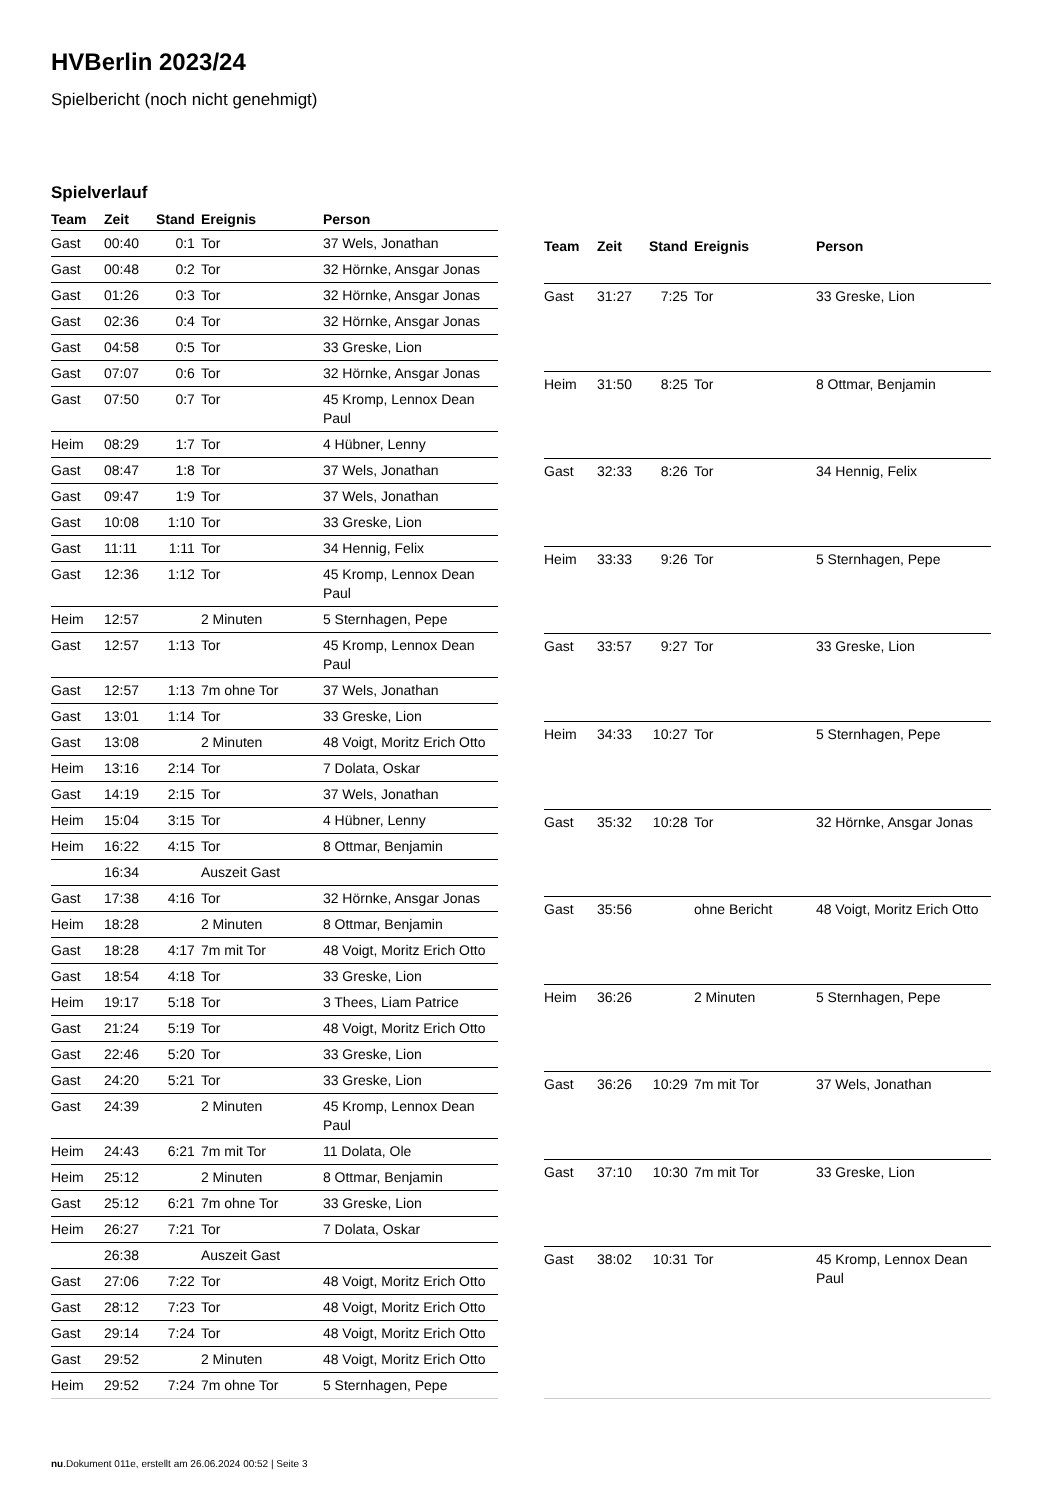HVBerlin 2023/24
Spielbericht (noch nicht genehmigt)
Spielverlauf
| Team | Zeit | Stand | Ereignis | Person |
| --- | --- | --- | --- | --- |
| Gast | 00:40 | 0:1 | Tor | 37 Wels, Jonathan |
| Gast | 00:48 | 0:2 | Tor | 32 Hörnke, Ansgar Jonas |
| Gast | 01:26 | 0:3 | Tor | 32 Hörnke, Ansgar Jonas |
| Gast | 02:36 | 0:4 | Tor | 32 Hörnke, Ansgar Jonas |
| Gast | 04:58 | 0:5 | Tor | 33 Greske, Lion |
| Gast | 07:07 | 0:6 | Tor | 32 Hörnke, Ansgar Jonas |
| Gast | 07:50 | 0:7 | Tor | 45 Kromp, Lennox Dean Paul |
| Heim | 08:29 | 1:7 | Tor | 4 Hübner, Lenny |
| Gast | 08:47 | 1:8 | Tor | 37 Wels, Jonathan |
| Gast | 09:47 | 1:9 | Tor | 37 Wels, Jonathan |
| Gast | 10:08 | 1:10 | Tor | 33 Greske, Lion |
| Gast | 11:11 | 1:11 | Tor | 34 Hennig, Felix |
| Gast | 12:36 | 1:12 | Tor | 45 Kromp, Lennox Dean Paul |
| Heim | 12:57 | | 2 Minuten | 5 Sternhagen, Pepe |
| Gast | 12:57 | 1:13 | Tor | 45 Kromp, Lennox Dean Paul |
| Gast | 12:57 | 1:13 | 7m ohne Tor | 37 Wels, Jonathan |
| Gast | 13:01 | 1:14 | Tor | 33 Greske, Lion |
| Gast | 13:08 | | 2 Minuten | 48 Voigt, Moritz Erich Otto |
| Heim | 13:16 | 2:14 | Tor | 7 Dolata, Oskar |
| Gast | 14:19 | 2:15 | Tor | 37 Wels, Jonathan |
| Heim | 15:04 | 3:15 | Tor | 4 Hübner, Lenny |
| Heim | 16:22 | 4:15 | Tor | 8 Ottmar, Benjamin |
| | 16:34 | | Auszeit Gast | |
| Gast | 17:38 | 4:16 | Tor | 32 Hörnke, Ansgar Jonas |
| Heim | 18:28 | | 2 Minuten | 8 Ottmar, Benjamin |
| Gast | 18:28 | 4:17 | 7m mit Tor | 48 Voigt, Moritz Erich Otto |
| Gast | 18:54 | 4:18 | Tor | 33 Greske, Lion |
| Heim | 19:17 | 5:18 | Tor | 3 Thees, Liam Patrice |
| Gast | 21:24 | 5:19 | Tor | 48 Voigt, Moritz Erich Otto |
| Gast | 22:46 | 5:20 | Tor | 33 Greske, Lion |
| Gast | 24:20 | 5:21 | Tor | 33 Greske, Lion |
| Gast | 24:39 | | 2 Minuten | 45 Kromp, Lennox Dean Paul |
| Heim | 24:43 | 6:21 | 7m mit Tor | 11 Dolata, Ole |
| Heim | 25:12 | | 2 Minuten | 8 Ottmar, Benjamin |
| Gast | 25:12 | 6:21 | 7m ohne Tor | 33 Greske, Lion |
| Heim | 26:27 | 7:21 | Tor | 7 Dolata, Oskar |
| | 26:38 | | Auszeit Gast | |
| Gast | 27:06 | 7:22 | Tor | 48 Voigt, Moritz Erich Otto |
| Gast | 28:12 | 7:23 | Tor | 48 Voigt, Moritz Erich Otto |
| Gast | 29:14 | 7:24 | Tor | 48 Voigt, Moritz Erich Otto |
| Gast | 29:52 | | 2 Minuten | 48 Voigt, Moritz Erich Otto |
| Heim | 29:52 | 7:24 | 7m ohne Tor | 5 Sternhagen, Pepe |
| Team | Zeit | Stand | Ereignis | Person |
| --- | --- | --- | --- | --- |
| Gast | 31:27 | 7:25 | Tor | 33 Greske, Lion |
| Heim | 31:50 | 8:25 | Tor | 8 Ottmar, Benjamin |
| Gast | 32:33 | 8:26 | Tor | 34 Hennig, Felix |
| Heim | 33:33 | 9:26 | Tor | 5 Sternhagen, Pepe |
| Gast | 33:57 | 9:27 | Tor | 33 Greske, Lion |
| Heim | 34:33 | 10:27 | Tor | 5 Sternhagen, Pepe |
| Gast | 35:32 | 10:28 | Tor | 32 Hörnke, Ansgar Jonas |
| Gast | 35:56 | | ohne Bericht | 48 Voigt, Moritz Erich Otto |
| Heim | 36:26 | | 2 Minuten | 5 Sternhagen, Pepe |
| Gast | 36:26 | 10:29 | 7m mit Tor | 37 Wels, Jonathan |
| Gast | 37:10 | 10:30 | 7m mit Tor | 33 Greske, Lion |
| Gast | 38:02 | 10:31 | Tor | 45 Kromp, Lennox Dean Paul |
nu.Dokument 011e, erstellt am 26.06.2024 00:52 | Seite 3